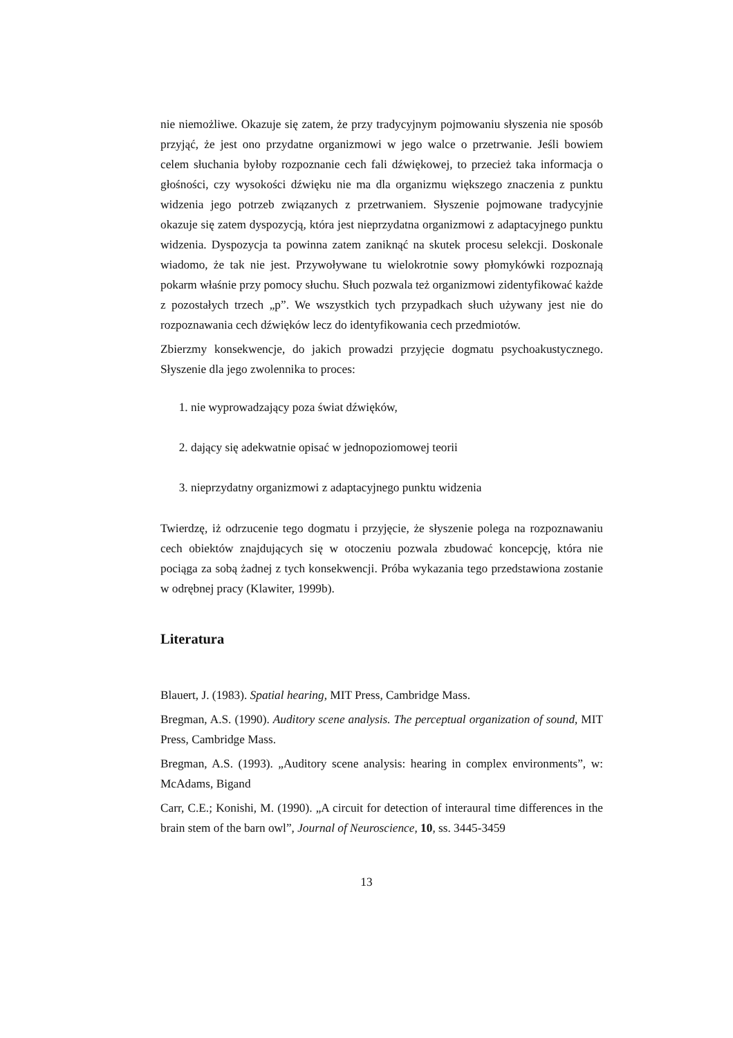nie niemożliwe. Okazuje się zatem, że przy tradycyjnym pojmowaniu słyszenia nie sposób przyjąć, że jest ono przydatne organizmowi w jego walce o przetrwanie. Jeśli bowiem celem słuchania byłoby rozpoznanie cech fali dźwiękowej, to przecież taka informacja o głośności, czy wysokości dźwięku nie ma dla organizmu większego znaczenia z punktu widzenia jego potrzeb związanych z przetrwaniem. Słyszenie pojmowane tradycyjnie okazuje się zatem dyspozycją, która jest nieprzydatna organizmowi z adaptacyjnego punktu widzenia. Dyspozycja ta powinna zatem zaniknąć na skutek procesu selekcji. Doskonale wiadomo, że tak nie jest. Przywoływane tu wielokrotnie sowy płomykówki rozpoznają pokarm właśnie przy pomocy słuchu. Słuch pozwala też organizmowi zidentyfikować każde z pozostałych trzech „p”. We wszystkich tych przypadkach słuch używany jest nie do rozpoznawania cech dźwięków lecz do identyfikowania cech przedmiotów.
Zbierzmy konsekwencje, do jakich prowadzi przyjęcie dogmatu psychoakustycznego. Słyszenie dla jego zwolennika to proces:
1. nie wyprowadzający poza świat dźwięków,
2. dający się adekwatnie opisać w jednopoziomowej teorii
3. nieprzydatny organizmowi z adaptacyjnego punktu widzenia
Twierdzę, iż odrzucenie tego dogmatu i przyjęcie, że słyszenie polega na rozpoznawaniu cech obiektów znajdujących się w otoczeniu pozwala zbudować koncepcję, która nie pociąga za sobą żadnej z tych konsekwencji. Próba wykazania tego przedstawiona zostanie w odrębnej pracy (Klawiter, 1999b).
Literatura
Blauert, J. (1983). Spatial hearing, MIT Press, Cambridge Mass.
Bregman, A.S. (1990). Auditory scene analysis. The perceptual organization of sound, MIT Press, Cambridge Mass.
Bregman, A.S. (1993). „Auditory scene analysis: hearing in complex environments”, w: McAdams, Bigand
Carr, C.E.; Konishi, M. (1990). „A circuit for detection of interaural time differences in the brain stem of the barn owl”, Journal of Neuroscience, 10, ss. 3445-3459
13